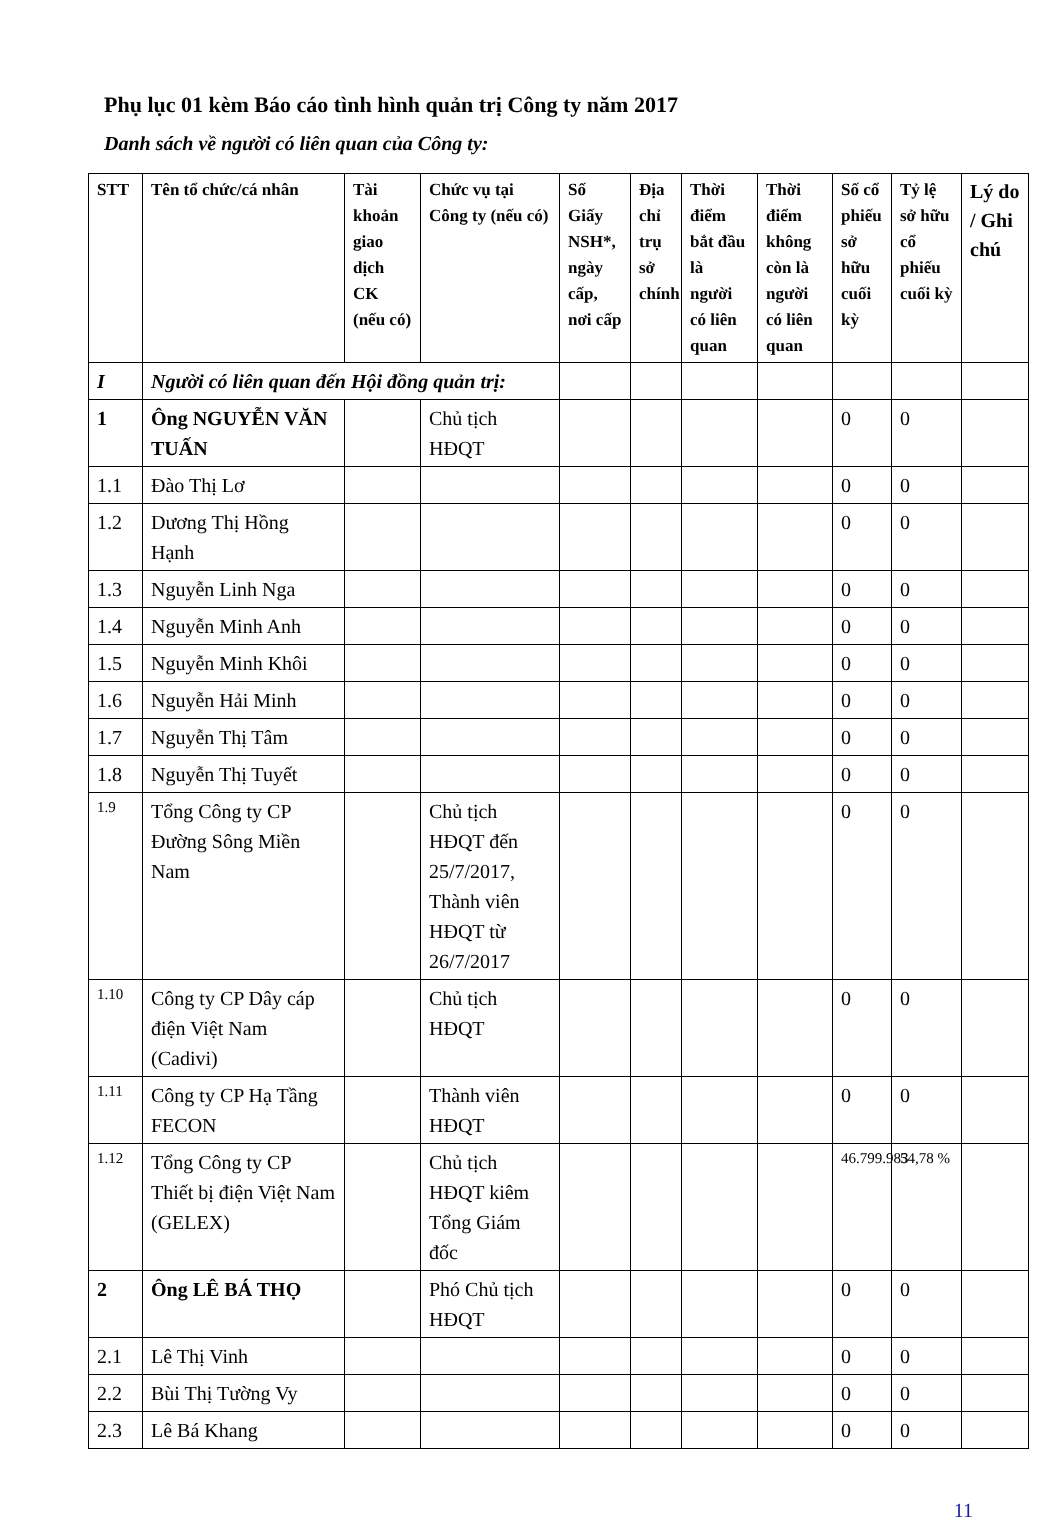Phụ lục 01 kèm Báo cáo tình hình quản trị Công ty năm 2017
Danh sách về người có liên quan của Công ty:
| STT | Tên tổ chức/cá nhân | Tài khoản giao dịch CK (nếu có) | Chức vụ tại Công ty (nếu có) | Số Giấy NSH*, ngày cấp, nơi cấp | Địa chỉ trụ sở chính | Thời điểm bắt đầu là người có liên quan | Thời điểm không còn là người có liên quan | Số cổ phiếu sở hữu cuối kỳ | Tỷ lệ sở hữu cổ phiếu cuối kỳ | Lý do / Ghi chú |
| --- | --- | --- | --- | --- | --- | --- | --- | --- | --- | --- |
| I | Người có liên quan đến Hội đồng quản trị: | | | | | | | | | |
| 1 | Ông NGUYỄN VĂN TUẤN | | Chủ tịch HĐQT | | | | | 0 | 0 | |
| 1.1 | Đào Thị Lơ | | | | | | | 0 | 0 | |
| 1.2 | Dương Thị Hồng Hạnh | | | | | | | 0 | 0 | |
| 1.3 | Nguyễn Linh Nga | | | | | | | 0 | 0 | |
| 1.4 | Nguyễn Minh Anh | | | | | | | 0 | 0 | |
| 1.5 | Nguyễn Minh Khôi | | | | | | | 0 | 0 | |
| 1.6 | Nguyễn Hải Minh | | | | | | | 0 | 0 | |
| 1.7 | Nguyễn Thị Tâm | | | | | | | 0 | 0 | |
| 1.8 | Nguyễn Thị Tuyết | | | | | | | 0 | 0 | |
| 1.9 | Tổng Công ty CP Đường Sông Miền Nam | | Chủ tịch HĐQT đến 25/7/2017, Thành viên HĐQT từ 26/7/2017 | | | | | 0 | 0 | |
| 1.10 | Công ty CP Dây cáp điện Việt Nam (Cadivi) | | Chủ tịch HĐQT | | | | | 0 | 0 | |
| 1.11 | Công ty CP Hạ Tầng FECON | | Thành viên HĐQT | | | | | 0 | 0 | |
| 1.12 | Tổng Công ty CP Thiết bị điện Việt Nam (GELEX) | | Chủ tịch HĐQT kiêm Tổng Giám đốc | | | | | 46.799.983 | 54,78 % | |
| 2 | Ông LÊ BÁ THỌ | | Phó Chủ tịch HĐQT | | | | | 0 | 0 | |
| 2.1 | Lê Thị Vinh | | | | | | | 0 | 0 | |
| 2.2 | Bùi Thị Tường Vy | | | | | | | 0 | 0 | |
| 2.3 | Lê Bá Khang | | | | | | | 0 | 0 | |
11